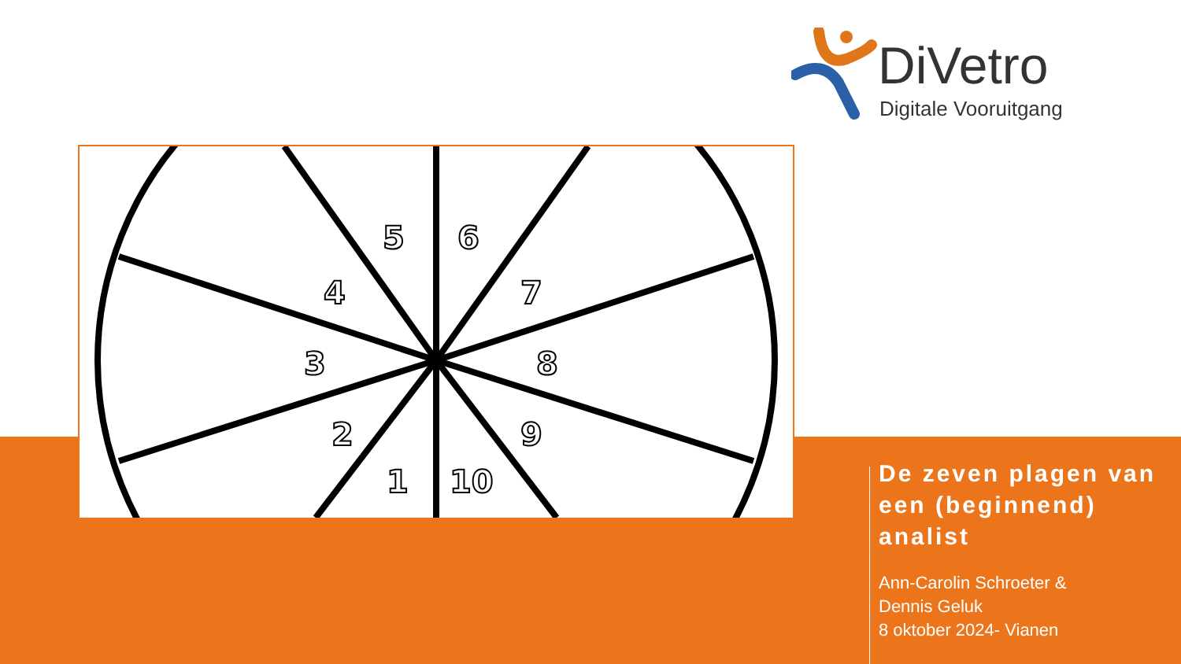DiVetro
Digitale Vooruitgang
2
1
10
3
4
5
6
7
8
9
De zeven plagen van een (beginnend) analist
Ann-Carolin Schroeter &
Dennis Geluk
8 oktober 2024- Vianen